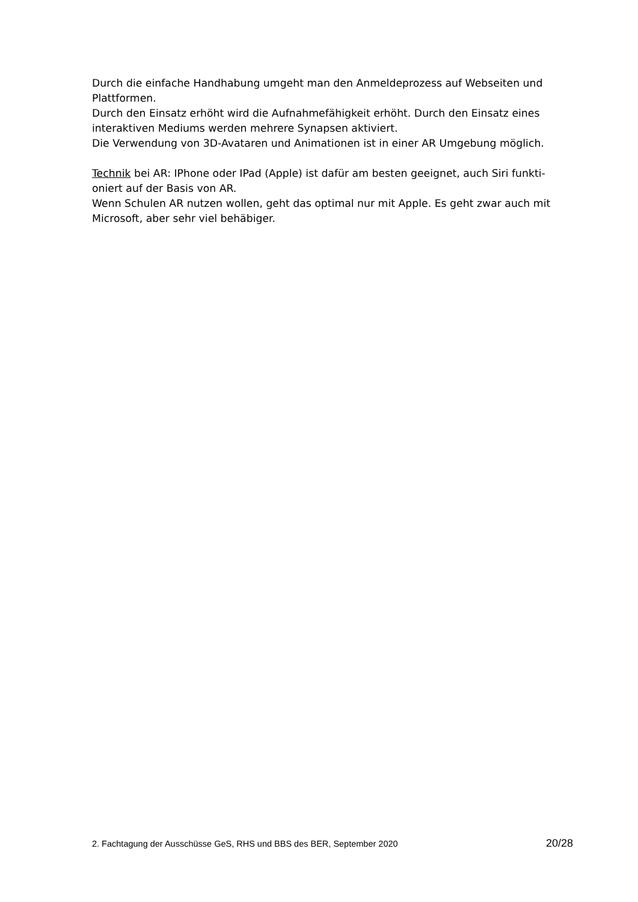Durch die einfache Handhabung umgeht man den Anmeldeprozess auf Webseiten und Plattformen.
Durch den Einsatz erhöht wird die Aufnahmefähigkeit erhöht. Durch den Einsatz eines interaktiven Mediums werden mehrere Synapsen aktiviert.
Die Verwendung von 3D-Avataren und Animationen ist in einer AR Umgebung möglich.
Technik bei AR: IPhone oder IPad (Apple) ist dafür am besten geeignet, auch Siri funkti-
oniert auf der Basis von AR.
Wenn Schulen AR nutzen wollen, geht das optimal nur mit Apple. Es geht zwar auch mit Microsoft, aber sehr viel behäbiger.
2. Fachtagung der Ausschüsse GeS, RHS und BBS des BER, September 2020 20/28